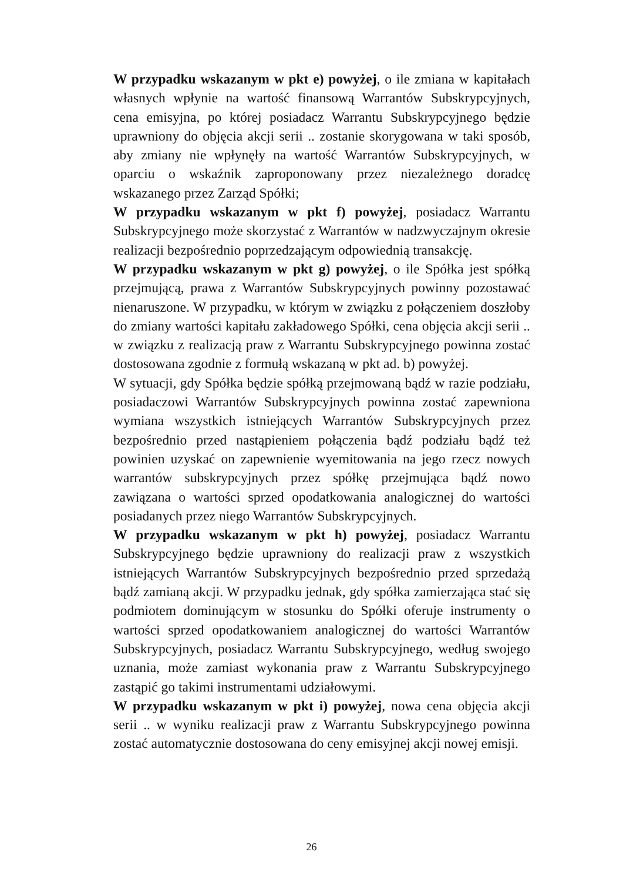W przypadku wskazanym w pkt e) powyżej, o ile zmiana w kapitałach własnych wpłynie na wartość finansową Warrantów Subskrypcyjnych, cena emisyjna, po której posiadacz Warrantu Subskrypcyjnego będzie uprawniony do objęcia akcji serii .. zostanie skorygowana w taki sposób, aby zmiany nie wpłynęły na wartość Warrantów Subskrypcyjnych, w oparciu o wskaźnik zaproponowany przez niezależnego doradcę wskazanego przez Zarząd Spółki;
W przypadku wskazanym w pkt f) powyżej, posiadacz Warrantu Subskrypcyjnego może skorzystać z Warrantów w nadzwyczajnym okresie realizacji bezpośrednio poprzedzającym odpowiednią transakcję.
W przypadku wskazanym w pkt g) powyżej, o ile Spółka jest spółką przejmującą, prawa z Warrantów Subskrypcyjnych powinny pozostawać nienaruszone. W przypadku, w którym w związku z połączeniem doszłoby do zmiany wartości kapitału zakładowego Spółki, cena objęcia akcji serii .. w związku z realizacją praw z Warrantu Subskrypcyjnego powinna zostać dostosowana zgodnie z formułą wskazaną w pkt ad. b) powyżej.
W sytuacji, gdy Spółka będzie spółką przejmowaną bądź w razie podziału, posiadaczowi Warrantów Subskrypcyjnych powinna zostać zapewniona wymiana wszystkich istniejących Warrantów Subskrypcyjnych przez bezpośrednio przed nastąpieniem połączenia bądź podziału bądź też powinien uzyskać on zapewnienie wyemitowania na jego rzecz nowych warrantów subskrypcyjnych przez spółkę przejmująca bądź nowo zawiązana o wartości sprzed opodatkowania analogicznej do wartości posiadanych przez niego Warrantów Subskrypcyjnych.
W przypadku wskazanym w pkt h) powyżej, posiadacz Warrantu Subskrypcyjnego będzie uprawniony do realizacji praw z wszystkich istniejących Warrantów Subskrypcyjnych bezpośrednio przed sprzedażą bądź zamianą akcji. W przypadku jednak, gdy spółka zamierzająca stać się podmiotem dominującym w stosunku do Spółki oferuje instrumenty o wartości sprzed opodatkowaniem analogicznej do wartości Warrantów Subskrypcyjnych, posiadacz Warrantu Subskrypcyjnego, według swojego uznania, może zamiast wykonania praw z Warrantu Subskrypcyjnego zastąpić go takimi instrumentami udziałowymi.
W przypadku wskazanym w pkt i) powyżej, nowa cena objęcia akcji serii .. w wyniku realizacji praw z Warrantu Subskrypcyjnego powinna zostać automatycznie dostosowana do ceny emisyjnej akcji nowej emisji.
26